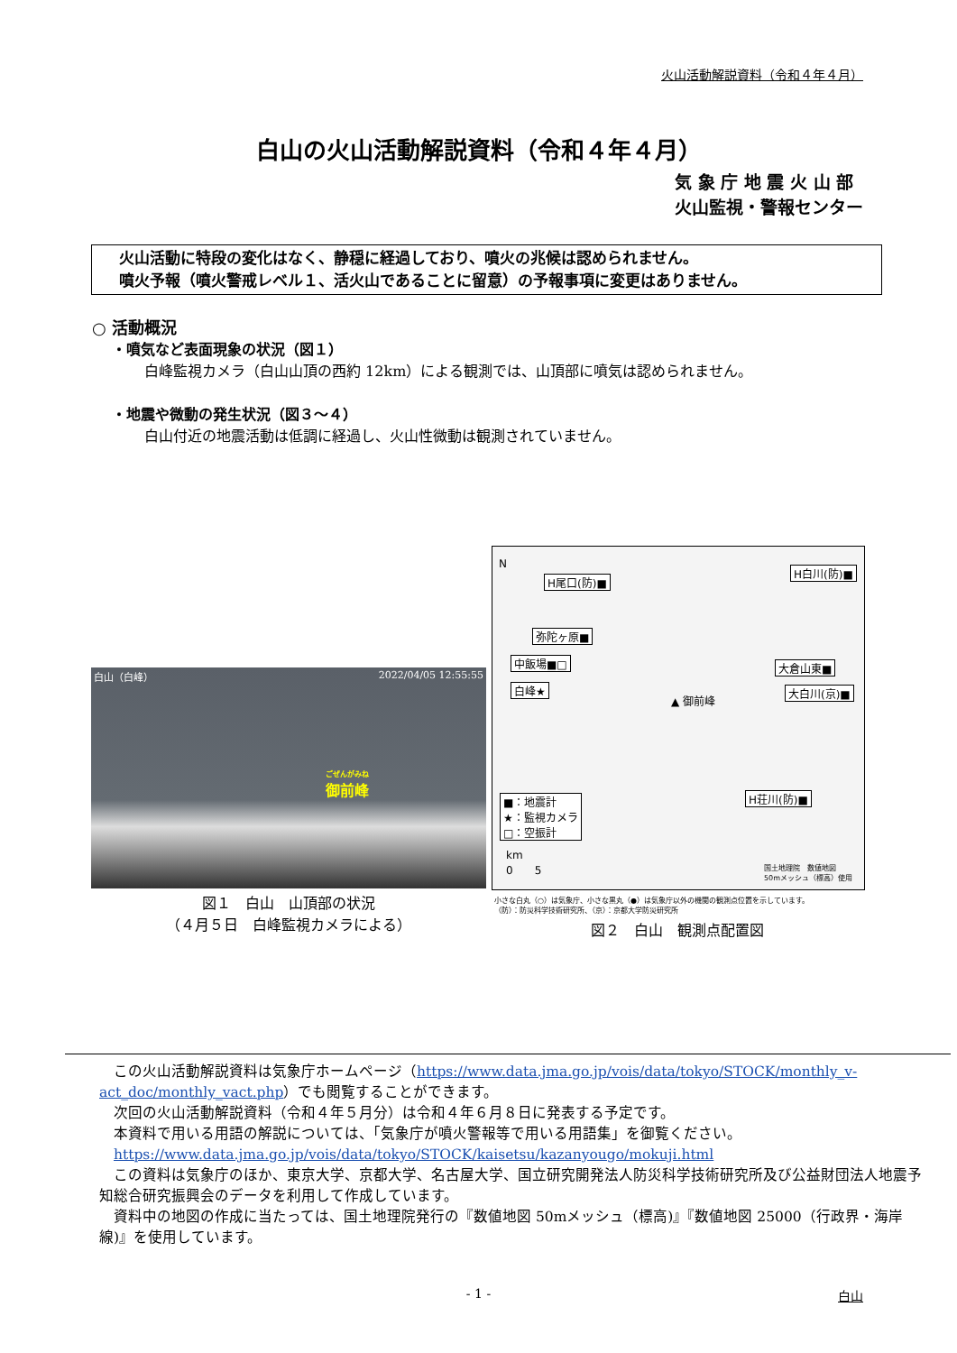火山活動解説資料（令和４年４月）
白山の火山活動解説資料（令和４年４月）
気 象 庁 地 震 火 山 部
火山監視・警報センター
火山活動に特段の変化はなく、静穏に経過しており、噴火の兆候は認められません。
噴火予報（噴火警戒レベル１、活火山であることに留意）の予報事項に変更はありません。
○ 活動概況
・噴気など表面現象の状況（図１）
白峰監視カメラ（白山山頂の西約 12km）による観測では、山頂部に噴気は認められません。
・地震や微動の発生状況（図３～４）
白山付近の地震活動は低調に経過し、火山性微動は観測されていません。
白山（白峰） 2022/04/05 12:55:55
ごぜんがみね
御前峰
図１　白山　山頂部の状況
（４月５日　白峰監視カメラによる）
N
H尾口(防)■
H白川(防)■
弥陀ヶ原■
中飯場■□
白峰★
大倉山東■
大白川(京)■
▲ 御前峰
H荘川(防)■ ■：地震計
★：監視カメラ
□：空振計
km
0　　5 国土地理院　数値地図
50mメッシュ（標高）使用
小さな白丸（○）は気象庁、小さな黒丸（●）は気象庁以外の機関の観測点位置を示しています。
（防）：防災科学技術研究所、（京）：京都大学防災研究所
図２　白山　観測点配置図
　この火山活動解説資料は気象庁ホームページ（https://www.data.jma.go.jp/vois/data/tokyo/STOCK/monthly_v-act_doc/monthly_vact.php）でも閲覧することができます。
　次回の火山活動解説資料（令和４年５月分）は令和４年６月８日に発表する予定です。
　本資料で用いる用語の解説については、「気象庁が噴火警報等で用いる用語集」を御覧ください。
　https://www.data.jma.go.jp/vois/data/tokyo/STOCK/kaisetsu/kazanyougo/mokuji.html
　この資料は気象庁のほか、東京大学、京都大学、名古屋大学、国立研究開発法人防災科学技術研究所及び公益財団法人地震予知総合研究振興会のデータを利用して作成しています。
　資料中の地図の作成に当たっては、国土地理院発行の『数値地図 50mメッシュ（標高)』『数値地図 25000（行政界・海岸線)』を使用しています。
- 1 - 白山